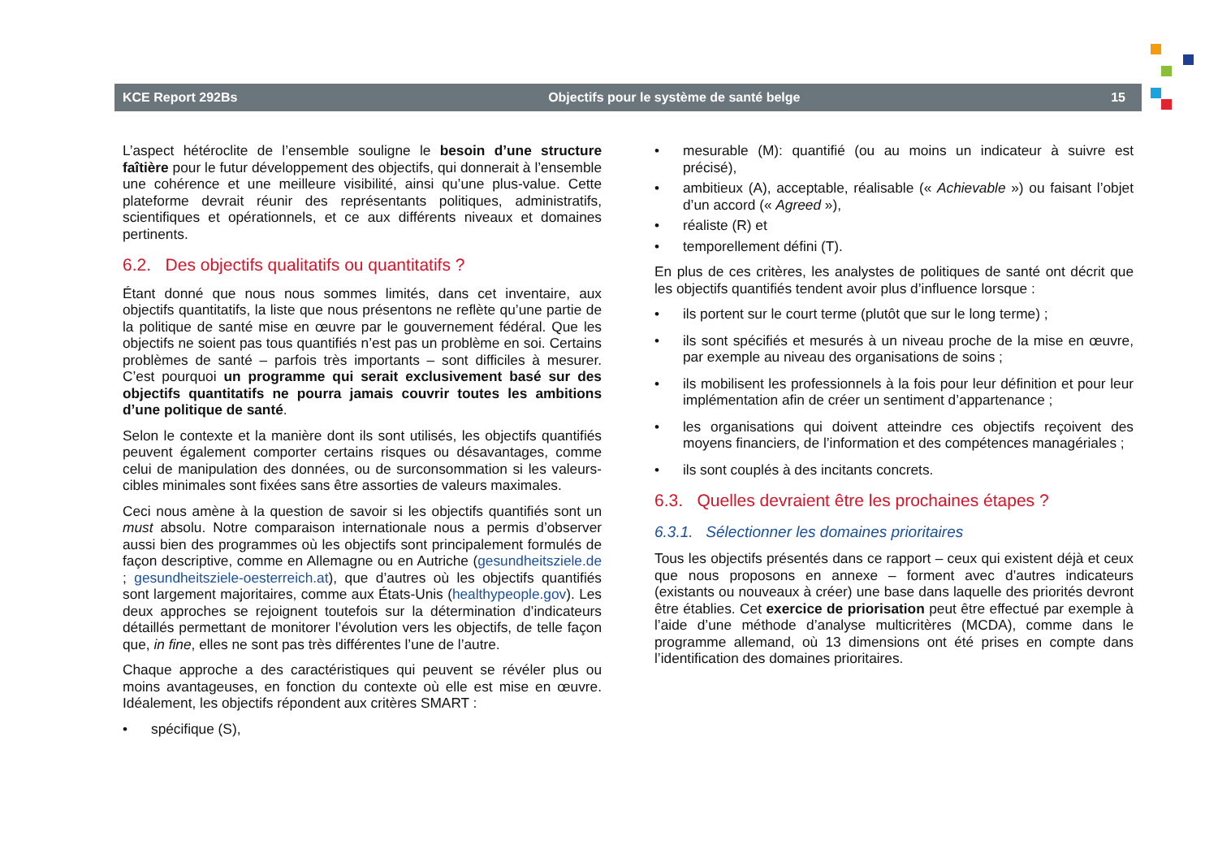KCE Report 292Bs Objectifs pour le système de santé belge 15
L’aspect hétéroclite de l’ensemble souligne le besoin d’une structure faîtière pour le futur développement des objectifs, qui donnerait à l’ensemble une cohérence et une meilleure visibilité, ainsi qu’une plus-value. Cette plateforme devrait réunir des représentants politiques, administratifs, scientifiques et opérationnels, et ce aux différents niveaux et domaines pertinents.
6.2. Des objectifs qualitatifs ou quantitatifs ?
Étant donné que nous nous sommes limités, dans cet inventaire, aux objectifs quantitatifs, la liste que nous présentons ne reflète qu’une partie de la politique de santé mise en œuvre par le gouvernement fédéral. Que les objectifs ne soient pas tous quantifiés n’est pas un problème en soi. Certains problèmes de santé – parfois très importants – sont difficiles à mesurer. C’est pourquoi un programme qui serait exclusivement basé sur des objectifs quantitatifs ne pourra jamais couvrir toutes les ambitions d’une politique de santé.
Selon le contexte et la manière dont ils sont utilisés, les objectifs quantifiés peuvent également comporter certains risques ou désavantages, comme celui de manipulation des données, ou de surconsommation si les valeurs-cibles minimales sont fixées sans être assorties de valeurs maximales.
Ceci nous amène à la question de savoir si les objectifs quantifiés sont un must absolu. Notre comparaison internationale nous a permis d’observer aussi bien des programmes où les objectifs sont principalement formulés de façon descriptive, comme en Allemagne ou en Autriche (gesundheitsziele.de ; gesundheitsziele-oesterreich.at), que d’autres où les objectifs quantifiés sont largement majoritaires, comme aux États-Unis (healthypeople.gov). Les deux approches se rejoignent toutefois sur la détermination d’indicateurs détaillés permettant de monitorer l’évolution vers les objectifs, de telle façon que, in fine, elles ne sont pas très différentes l’une de l’autre.
Chaque approche a des caractéristiques qui peuvent se révéler plus ou moins avantageuses, en fonction du contexte où elle est mise en œuvre. Idéalement, les objectifs répondent aux critères SMART :
• spécifique (S),
• mesurable (M): quantifié (ou au moins un indicateur à suivre est précisé),
• ambitieux (A), acceptable, réalisable (« Achievable ») ou faisant l’objet d’un accord (« Agreed »),
• réaliste (R) et
• temporellement défini (T).
En plus de ces critères, les analystes de politiques de santé ont décrit que les objectifs quantifiés tendent avoir plus d’influence lorsque :
• ils portent sur le court terme (plutôt que sur le long terme) ;
• ils sont spécifiés et mesurés à un niveau proche de la mise en œuvre, par exemple au niveau des organisations de soins ;
• ils mobilisent les professionnels à la fois pour leur définition et pour leur implémentation afin de créer un sentiment d’appartenance ;
• les organisations qui doivent atteindre ces objectifs reçoivent des moyens financiers, de l’information et des compétences managériales ;
• ils sont couplés à des incitants concrets.
6.3. Quelles devraient être les prochaines étapes ?
6.3.1. Sélectionner les domaines prioritaires
Tous les objectifs présentés dans ce rapport – ceux qui existent déjà et ceux que nous proposons en annexe – forment avec d’autres indicateurs (existants ou nouveaux à créer) une base dans laquelle des priorités devront être établies. Cet exercice de priorisation peut être effectué par exemple à l’aide d’une méthode d’analyse multicritères (MCDA), comme dans le programme allemand, où 13 dimensions ont été prises en compte dans l’identification des domaines prioritaires.